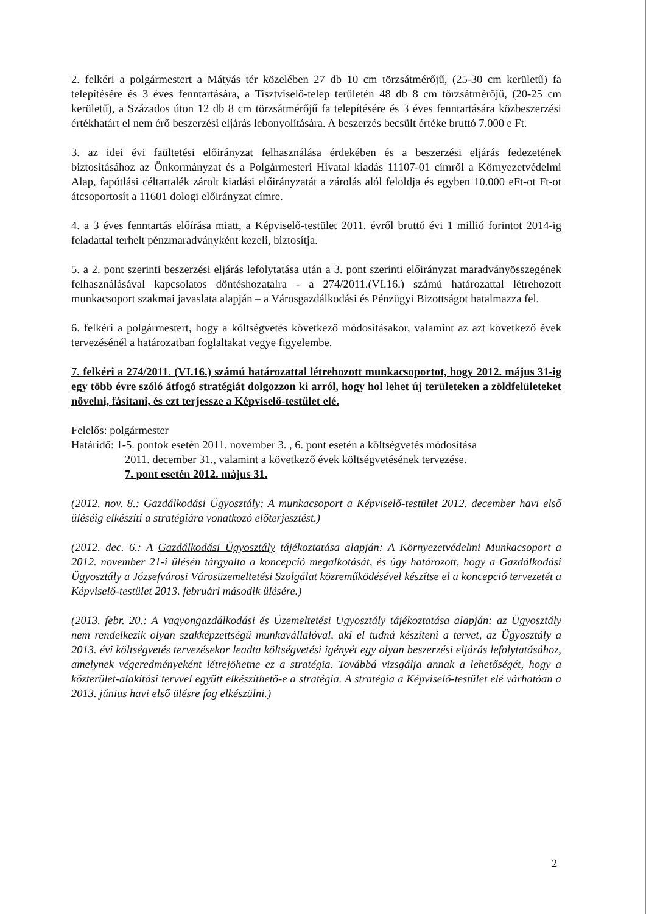2. felkéri a polgármestert a Mátyás tér közelében 27 db 10 cm törzsátmérőjű, (25-30 cm kerületű) fa telepítésére és 3 éves fenntartására, a Tisztviselő-telep területén 48 db 8 cm törzsátmérőjű, (20-25 cm kerületű), a Százados úton 12 db 8 cm törzsátmérőjű fa telepítésére és 3 éves fenntartására közbeszerzési értékhatárt el nem érő beszerzési eljárás lebonyolítására. A beszerzés becsült értéke bruttó 7.000 e Ft.
3. az idei évi faültetési előirányzat felhasználása érdekében és a beszerzési eljárás fedezetének biztosításához az Önkormányzat és a Polgármesteri Hivatal kiadás 11107-01 címről a Környezetvédelmi Alap, fapótlási céltartalék zárolt kiadási előirányzatát a zárolás alól feloldja és egyben 10.000 eFt-ot Ft-ot átcsoportosít a 11601 dologi előirányzat címre.
4. a 3 éves fenntartás előírása miatt, a Képviselő-testület 2011. évről bruttó évi 1 millió forintot 2014-ig feladattal terhelt pénzmaradványként kezeli, biztosítja.
5. a 2. pont szerinti beszerzési eljárás lefolytatása után a 3. pont szerinti előirányzat maradványösszegének felhasználásával kapcsolatos döntéshozatalra - a 274/2011.(VI.16.) számú határozattal létrehozott munkacsoport szakmai javaslata alapján – a Városgazdálkodási és Pénzügyi Bizottságot hatalmazza fel.
6. felkéri a polgármestert, hogy a költségvetés következő módosításakor, valamint az azt következő évek tervezésénél a határozatban foglaltakat vegye figyelembe.
7. felkéri a 274/2011. (VI.16.) számú határozattal létrehozott munkacsoportot, hogy 2012. május 31-ig egy több évre szóló átfogó stratégiát dolgozzon ki arról, hogy hol lehet új területeken a zöldfelületeket növelni, fásítani, és ezt terjessze a Képviselő-testület elé.
Felelős: polgármester
Határidő: 1-5. pontok esetén 2011. november 3. , 6. pont esetén a költségvetés módosítása
2011. december 31., valamint a következő évek költségvetésének tervezése.
7. pont esetén 2012. május 31.
(2012. nov. 8.: Gazdálkodási Ügyosztály: A munkacsoport a Képviselő-testület 2012. december havi első üléséig elkészíti a stratégiára vonatkozó előterjesztést.)
(2012. dec. 6.: A Gazdálkodási Ügyosztály tájékoztatása alapján: A Környezetvédelmi Munkacsoport a 2012. november 21-i ülésén tárgyalta a koncepció megalkotását, és úgy határozott, hogy a Gazdálkodási Ügyosztály a Józsefvárosi Városüzemeltetési Szolgálat közreműködésével készítse el a koncepció tervezetét a Képviselő-testület 2013. februári második ülésére.)
(2013. febr. 20.: A Vagyongazdálkodási és Üzemeltetési Ügyosztály tájékoztatása alapján: az Ügyosztály nem rendelkezik olyan szakképzettségű munkavállalóval, aki el tudná készíteni a tervet, az Ügyosztály a 2013. évi költségvetés tervezésekor leadta költségvetési igényét egy olyan beszerzési eljárás lefolytatásához, amelynek végeredményeként létrejöhetne ez a stratégia. Továbbá vizsgálja annak a lehetőségét, hogy a közterület-alakítási tervvel együtt elkészíthető-e a stratégia. A stratégia a Képviselő-testület elé várhatóan a 2013. június havi első ülésre fog elkészülni.)
2